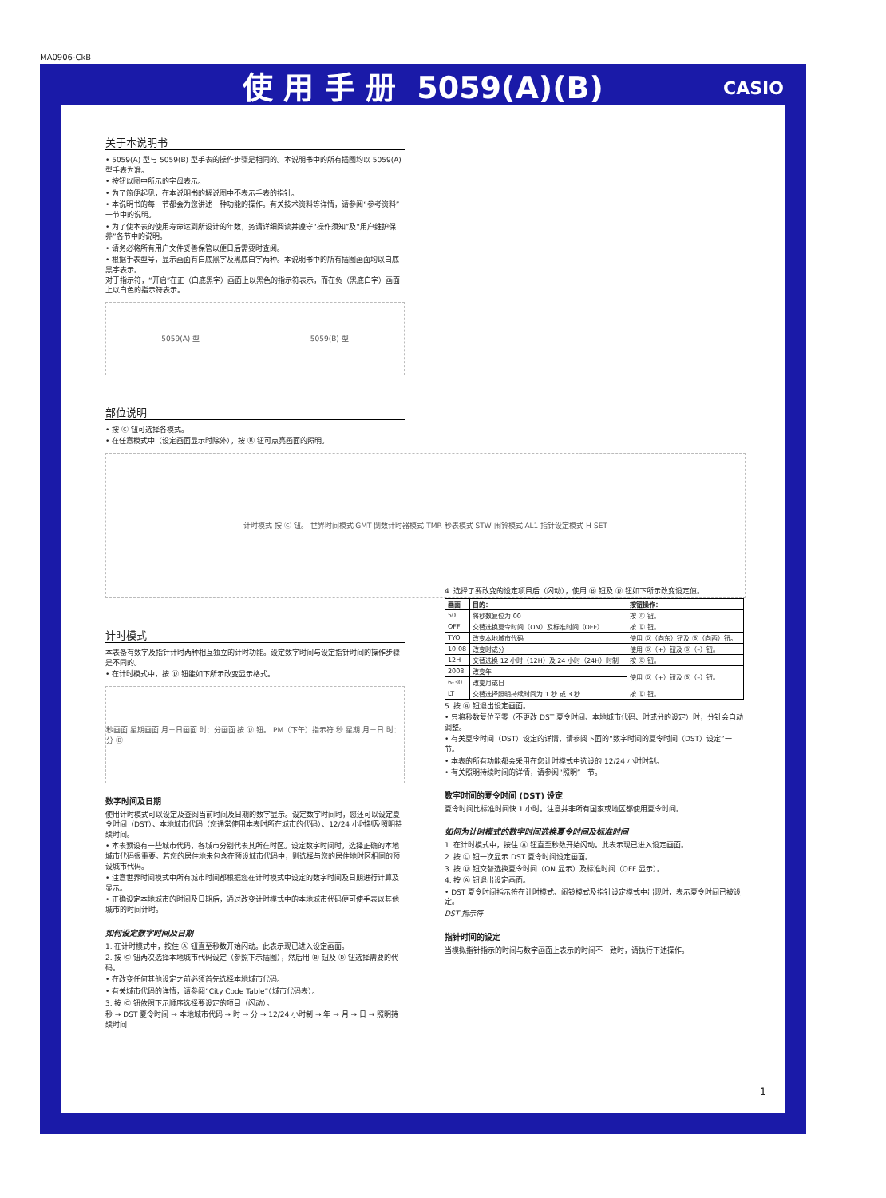MA0906-CkB
使 用 手 册 5059(A)(B) CASIO
关于本说明书
• 5059(A) 型与 5059(B) 型手表的操作步骤是相同的。本说明书中的所有插图均以 5059(A) 型手表为准。
• 按钮以图中所示的字母表示。
• 为了简便起见，在本说明书的解说图中不表示手表的指针。
• 本说明书的每一节都会为您讲述一种功能的操作。有关技术资料等详情，请参阅“参考资料”一节中的说明。
• 为了使本表的使用寿命达到所设计的年数，务请详细阅读并遵守“操作须知”及“用户维护保养”各节中的说明。
• 请务必将所有用户文件妥善保管以便日后需要时查阅。
• 根据手表型号，显示画面有白底黑字及黑底白字两种。本说明书中的所有插图画面均以白底黑字表示。
对于指示符，“开启”在正（白底黑字）画面上以黑色的指示符表示，而在负（黑底白字）画面上以白色的指示符表示。
5059(A) 型 5059(B) 型
部位说明
• 按 Ⓒ 钮可选择各模式。
• 在任意模式中（设定画面显示时除外），按 Ⓑ 钮可点亮画面的照明。
计时模式 按 Ⓒ 钮。 世界时间模式 GMT 倒数计时器模式 TMR 秒表模式 STW 闹铃模式 AL1 指针设定模式 H-SET
计时模式
本表备有数字及指针计时两种相互独立的计时功能。设定数字时间与设定指针时间的操作步骤是不同的。
• 在计时模式中，按 Ⓓ 钮能如下所示改变显示格式。
秒画面 星期画面 月－日画面 时：分画面 按 Ⓓ 钮。 PM（下午）指示符 秒 星期 月－日 时：分 Ⓓ
数字时间及日期
使用计时模式可以设定及查阅当前时间及日期的数字显示。设定数字时间时，您还可以设定夏令时间（DST）、本地城市代码（您通常使用本表时所在城市的代码）、12/24 小时制及照明持续时间。
• 本表预设有一些城市代码，各城市分别代表其所在时区。设定数字时间时，选择正确的本地城市代码很重要。若您的居住地未包含在预设城市代码中，则选择与您的居住地时区相同的预设城市代码。
• 注意世界时间模式中所有城市时间都根据您在计时模式中设定的数字时间及日期进行计算及显示。
• 正确设定本地城市的时间及日期后，通过改变计时模式中的本地城市代码便可使手表以其他城市的时间计时。
如何设定数字时间及日期
1. 在计时模式中，按住 Ⓐ 钮直至秒数开始闪动。此表示现已进入设定画面。
2. 按 Ⓒ 钮两次选择本地城市代码设定（参照下示插图），然后用 Ⓑ 钮及 Ⓓ 钮选择需要的代码。
• 在改变任何其他设定之前必须首先选择本地城市代码。
• 有关城市代码的详情，请参阅“City Code Table”（城市代码表）。
3. 按 Ⓒ 钮依照下示顺序选择要设定的项目（闪动）。
秒 → DST 夏令时间 → 本地城市代码 → 时 → 分 → 12/24 小时制 → 年 → 月 → 日 → 照明持续时间
4. 选择了要改变的设定项目后（闪动），使用 Ⓑ 钮及 Ⓓ 钮如下所示改变设定值。
| 画面 | 目的： | 按钮操作： |
| --- | --- | --- |
| 50 | 将秒数复位为 00 | 按 Ⓓ 钮。 |
| OFF | 交替选换夏令时间（ON）及标准时间（OFF） | 按 Ⓓ 钮。 |
| TYO | 改变本地城市代码 | 使用 Ⓓ（向东）钮及 Ⓑ（向西）钮。 |
| 10:08 | 改变时或分 | 使用 Ⓓ（+）钮及 Ⓑ（–）钮。 |
| 12H | 交替选换 12 小时（12H）及 24 小时（24H）时制 | 按 Ⓓ 钮。 |
| 2008 | 改变年 | 使用 Ⓓ（+）钮及 Ⓑ（–）钮。 |
| 6-30 | 改变月或日 | |
| LT | 交替选择照明持续时间为 1 秒 或 3 秒 | 按 Ⓓ 钮。 |
5. 按 Ⓐ 钮退出设定画面。
• 只将秒数复位至零（不更改 DST 夏令时间、本地城市代码、时或分的设定）时，分针会自动调整。
• 有关夏令时间（DST）设定的详情，请参阅下面的“数字时间的夏令时间（DST）设定”一节。
• 本表的所有功能都会采用在您计时模式中选设的 12/24 小时时制。
• 有关照明持续时间的详情，请参阅“照明”一节。
数字时间的夏令时间 (DST) 设定
夏令时间比标准时间快 1 小时。注意并非所有国家或地区都使用夏令时间。
如何为计时模式的数字时间选换夏令时间及标准时间
1. 在计时模式中，按住 Ⓐ 钮直至秒数开始闪动。此表示现已进入设定画面。
2. 按 Ⓒ 钮一次显示 DST 夏令时间设定画面。
3. 按 Ⓓ 钮交替选换夏令时间（ON 显示）及标准时间（OFF 显示）。
4. 按 Ⓐ 钮退出设定画面。
• DST 夏令时间指示符在计时模式、闹铃模式及指针设定模式中出现时，表示夏令时间已被设定。
DST 指示符
指针时间的设定
当模拟指针指示的时间与数字画面上表示的时间不一致时，请执行下述操作。
1